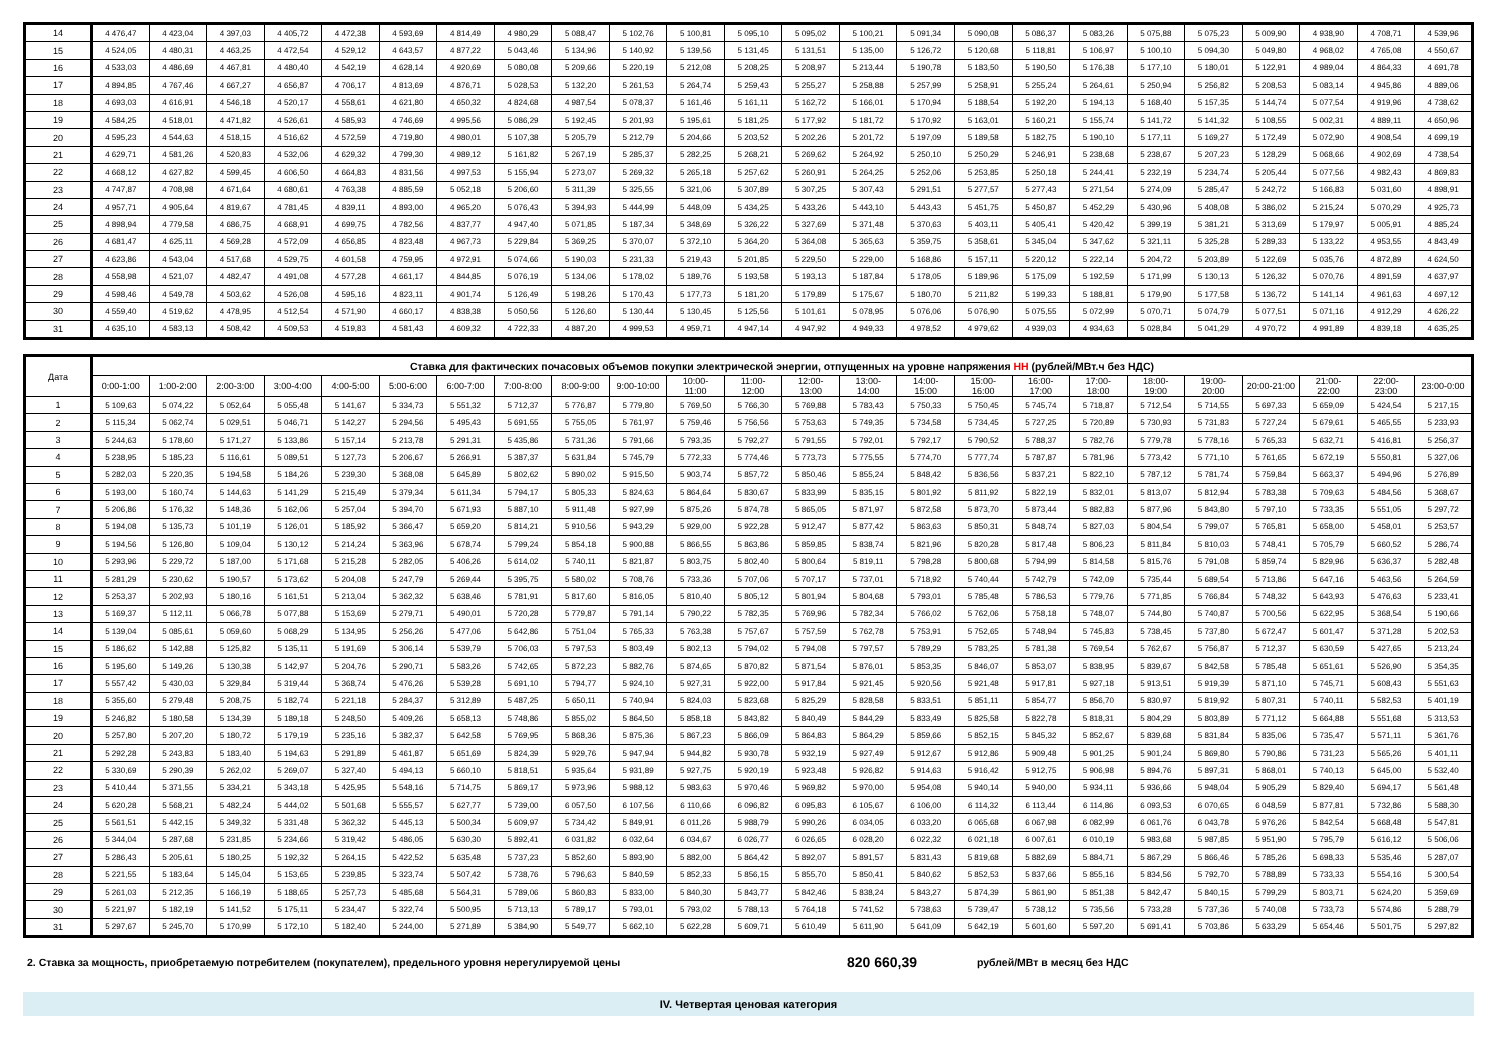| 14 | 4 476,47 | 4 423,04 | 4 397,03 | 4 405,72 | 4 472,38 | 4 593,69 | 4 814,49 | 4 980,29 | 5 088,47 | 5 102,76 | 5 100,81 | 5 095,10 | 5 095,02 | 5 100,21 | 5 091,34 | 5 090,08 | 5 086,37 | 5 083,26 | 5 075,88 | 5 075,23 | 5 009,90 | 4 938,90 | 4 708,71 | 4 539,96 |
| 15 | 4 524,05 | 4 480,31 | 4 463,25 | 4 472,54 | 4 529,12 | 4 643,57 | 4 877,22 | 5 043,46 | 5 134,96 | 5 140,92 | 5 139,56 | 5 131,45 | 5 131,51 | 5 135,00 | 5 126,72 | 5 120,68 | 5 118,81 | 5 106,97 | 5 100,10 | 5 094,30 | 5 049,80 | 4 968,02 | 4 765,08 | 4 550,67 |
| 16 | 4 533,03 | 4 486,69 | 4 467,81 | 4 480,40 | 4 542,19 | 4 628,14 | 4 920,69 | 5 080,08 | 5 209,66 | 5 220,19 | 5 212,08 | 5 208,25 | 5 208,97 | 5 213,44 | 5 190,78 | 5 183,50 | 5 190,50 | 5 176,38 | 5 177,10 | 5 180,01 | 5 122,91 | 4 989,04 | 4 864,33 | 4 691,78 |
| 17 | 4 894,85 | 4 767,46 | 4 667,27 | 4 656,87 | 4 706,17 | 4 813,69 | 4 876,71 | 5 028,53 | 5 132,20 | 5 261,53 | 5 264,74 | 5 259,43 | 5 255,27 | 5 258,88 | 5 257,99 | 5 258,91 | 5 255,24 | 5 264,61 | 5 250,94 | 5 256,82 | 5 208,53 | 5 083,14 | 4 945,86 | 4 889,06 |
| 18 | 4 693,03 | 4 616,91 | 4 546,18 | 4 520,17 | 4 558,61 | 4 621,80 | 4 650,32 | 4 824,68 | 4 987,54 | 5 078,37 | 5 161,46 | 5 161,11 | 5 162,72 | 5 166,01 | 5 170,94 | 5 188,54 | 5 192,20 | 5 194,13 | 5 168,40 | 5 157,35 | 5 144,74 | 5 077,54 | 4 919,96 | 4 738,62 |
| 19 | 4 584,25 | 4 518,01 | 4 471,82 | 4 526,61 | 4 585,93 | 4 746,69 | 4 995,56 | 5 086,29 | 5 192,45 | 5 201,93 | 5 195,61 | 5 181,25 | 5 177,92 | 5 181,72 | 5 170,92 | 5 163,01 | 5 160,21 | 5 155,74 | 5 141,72 | 5 141,32 | 5 108,55 | 5 002,31 | 4 889,11 | 4 650,96 |
| 20 | 4 595,23 | 4 544,63 | 4 518,15 | 4 516,62 | 4 572,59 | 4 719,80 | 4 980,01 | 5 107,38 | 5 205,79 | 5 212,79 | 5 204,66 | 5 203,52 | 5 202,26 | 5 201,72 | 5 197,09 | 5 189,58 | 5 182,75 | 5 190,10 | 5 177,11 | 5 169,27 | 5 172,49 | 5 072,90 | 4 908,54 | 4 699,19 |
| 21 | 4 629,71 | 4 581,26 | 4 520,83 | 4 532,06 | 4 629,32 | 4 799,30 | 4 989,12 | 5 161,82 | 5 267,19 | 5 285,37 | 5 282,25 | 5 268,21 | 5 269,62 | 5 264,92 | 5 250,10 | 5 250,29 | 5 246,91 | 5 238,68 | 5 238,67 | 5 207,23 | 5 128,29 | 5 068,66 | 4 902,69 | 4 738,54 |
| 22 | 4 668,12 | 4 627,82 | 4 599,45 | 4 606,50 | 4 664,83 | 4 831,56 | 4 997,53 | 5 155,94 | 5 273,07 | 5 269,32 | 5 265,18 | 5 257,62 | 5 260,91 | 5 264,25 | 5 252,06 | 5 253,85 | 5 250,18 | 5 244,41 | 5 232,19 | 5 234,74 | 5 205,44 | 5 077,56 | 4 982,43 | 4 869,83 |
| 23 | 4 747,87 | 4 708,98 | 4 671,64 | 4 680,61 | 4 763,38 | 4 885,59 | 5 052,18 | 5 206,60 | 5 311,39 | 5 325,55 | 5 321,06 | 5 307,89 | 5 307,25 | 5 307,43 | 5 291,51 | 5 277,57 | 5 277,43 | 5 271,54 | 5 274,09 | 5 285,47 | 5 242,72 | 5 166,83 | 5 031,60 | 4 898,91 |
| 24 | 4 957,71 | 4 905,64 | 4 819,67 | 4 781,45 | 4 839,11 | 4 893,00 | 4 965,20 | 5 076,43 | 5 394,93 | 5 444,99 | 5 448,09 | 5 434,25 | 5 433,26 | 5 443,10 | 5 443,43 | 5 451,75 | 5 450,87 | 5 452,29 | 5 430,96 | 5 408,08 | 5 386,02 | 5 215,24 | 5 070,29 | 4 925,73 |
| 25 | 4 898,94 | 4 779,58 | 4 686,75 | 4 668,91 | 4 699,75 | 4 782,56 | 4 837,77 | 4 947,40 | 5 071,85 | 5 187,34 | 5 348,69 | 5 326,22 | 5 327,69 | 5 371,48 | 5 370,63 | 5 403,11 | 5 405,41 | 5 420,42 | 5 399,19 | 5 381,21 | 5 313,69 | 5 179,97 | 5 005,91 | 4 885,24 |
| 26 | 4 681,47 | 4 625,11 | 4 569,28 | 4 572,09 | 4 656,85 | 4 823,48 | 4 967,73 | 5 229,84 | 5 369,25 | 5 370,07 | 5 372,10 | 5 364,20 | 5 364,08 | 5 365,63 | 5 359,75 | 5 358,61 | 5 345,04 | 5 347,62 | 5 321,11 | 5 325,28 | 5 289,33 | 5 133,22 | 4 953,55 | 4 843,49 |
| 27 | 4 623,86 | 4 543,04 | 4 517,68 | 4 529,75 | 4 601,58 | 4 759,95 | 4 972,91 | 5 074,66 | 5 190,03 | 5 231,33 | 5 219,43 | 5 201,85 | 5 229,50 | 5 229,00 | 5 168,86 | 5 157,11 | 5 220,12 | 5 222,14 | 5 204,72 | 5 203,89 | 5 122,69 | 5 035,76 | 4 872,89 | 4 624,50 |
| 28 | 4 558,98 | 4 521,07 | 4 482,47 | 4 491,08 | 4 577,28 | 4 661,17 | 4 844,85 | 5 076,19 | 5 134,06 | 5 178,02 | 5 189,76 | 5 193,58 | 5 193,13 | 5 187,84 | 5 178,05 | 5 189,96 | 5 175,09 | 5 192,59 | 5 171,99 | 5 130,13 | 5 126,32 | 5 070,76 | 4 891,59 | 4 637,97 |
| 29 | 4 598,46 | 4 549,78 | 4 503,62 | 4 526,08 | 4 595,16 | 4 823,11 | 4 901,74 | 5 126,49 | 5 198,26 | 5 170,43 | 5 177,73 | 5 181,20 | 5 179,89 | 5 175,67 | 5 180,70 | 5 211,82 | 5 199,33 | 5 188,81 | 5 179,90 | 5 177,58 | 5 136,72 | 5 141,14 | 4 961,63 | 4 697,12 |
| 30 | 4 559,40 | 4 519,62 | 4 478,95 | 4 512,54 | 4 571,90 | 4 660,17 | 4 838,38 | 5 050,56 | 5 126,60 | 5 130,44 | 5 130,45 | 5 125,56 | 5 101,61 | 5 078,95 | 5 076,06 | 5 076,90 | 5 075,55 | 5 072,99 | 5 070,71 | 5 074,79 | 5 077,51 | 5 071,16 | 4 912,29 | 4 626,22 |
| 31 | 4 635,10 | 4 583,13 | 4 508,42 | 4 509,53 | 4 519,83 | 4 581,43 | 4 609,32 | 4 722,33 | 4 887,20 | 4 999,53 | 4 959,71 | 4 947,14 | 4 947,92 | 4 949,33 | 4 978,52 | 4 979,62 | 4 939,03 | 4 934,63 | 5 028,84 | 5 041,29 | 4 970,72 | 4 991,89 | 4 839,18 | 4 635,25 |
| Дата | Ставка для фактических почасовых объемов покупки электрической энергии, отпущенных на уровне напряжения НН (рублей/МВт.ч без НДС) | | | | | | | | | | | | | | | | | | | | | | | |
| --- | --- | --- | --- | --- | --- | --- | --- | --- | --- | --- | --- | --- | --- | --- | --- | --- | --- | --- | --- | --- | --- | --- | --- | --- |
| | 0:00-1:00 | 1:00-2:00 | 2:00-3:00 | 3:00-4:00 | 4:00-5:00 | 5:00-6:00 | 6:00-7:00 | 7:00-8:00 | 8:00-9:00 | 9:00-10:00 | 10:00- 11:00 | 11:00- 12:00 | 12:00- 13:00 | 13:00- 14:00 | 14:00- 15:00 | 15:00- 16:00 | 16:00- 17:00 | 17:00- 18:00 | 18:00- 19:00 | 19:00- 20:00 | 20:00-21:00 | 21:00- 22:00 | 22:00- 23:00 | 23:00-0:00 |
| 1 | 5 109,63 | 5 074,22 | 5 052,64 | 5 055,48 | 5 141,67 | 5 334,73 | 5 551,32 | 5 712,37 | 5 776,87 | 5 779,80 | 5 769,50 | 5 766,30 | 5 769,88 | 5 783,43 | 5 750,33 | 5 750,45 | 5 745,74 | 5 718,87 | 5 712,54 | 5 714,55 | 5 697,33 | 5 659,09 | 5 424,54 | 5 217,15 |
| 2 | 5 115,34 | 5 062,74 | 5 029,51 | 5 046,71 | 5 142,27 | 5 294,56 | 5 495,43 | 5 691,55 | 5 755,05 | 5 761,97 | 5 759,46 | 5 756,56 | 5 753,63 | 5 749,35 | 5 734,58 | 5 734,45 | 5 727,25 | 5 720,89 | 5 730,93 | 5 731,83 | 5 727,24 | 5 679,61 | 5 465,55 | 5 233,93 |
| 3 | 5 244,63 | 5 178,60 | 5 171,27 | 5 133,86 | 5 157,14 | 5 213,78 | 5 291,31 | 5 435,86 | 5 731,36 | 5 791,66 | 5 793,35 | 5 792,27 | 5 791,55 | 5 792,01 | 5 792,17 | 5 790,52 | 5 788,37 | 5 782,76 | 5 779,78 | 5 778,16 | 5 765,33 | 5 632,71 | 5 416,81 | 5 256,37 |
| 4 | 5 238,95 | 5 185,23 | 5 116,61 | 5 089,51 | 5 127,73 | 5 206,67 | 5 266,91 | 5 387,37 | 5 631,84 | 5 745,79 | 5 772,33 | 5 774,46 | 5 773,73 | 5 775,55 | 5 774,70 | 5 777,74 | 5 787,87 | 5 781,96 | 5 773,42 | 5 771,10 | 5 761,65 | 5 672,19 | 5 550,81 | 5 327,06 |
| 5 | 5 282,03 | 5 220,35 | 5 194,58 | 5 184,26 | 5 239,30 | 5 368,08 | 5 645,89 | 5 802,62 | 5 890,02 | 5 915,50 | 5 903,74 | 5 857,72 | 5 850,46 | 5 855,24 | 5 848,42 | 5 836,56 | 5 837,21 | 5 822,10 | 5 787,12 | 5 781,74 | 5 759,84 | 5 663,37 | 5 494,96 | 5 276,89 |
| 6 | 5 193,00 | 5 160,74 | 5 144,63 | 5 141,29 | 5 215,49 | 5 379,34 | 5 611,34 | 5 794,17 | 5 805,33 | 5 824,63 | 5 864,64 | 5 830,67 | 5 833,99 | 5 835,15 | 5 801,92 | 5 811,92 | 5 822,19 | 5 832,01 | 5 813,07 | 5 812,94 | 5 783,38 | 5 709,63 | 5 484,56 | 5 368,67 |
| 7 | 5 206,86 | 5 176,32 | 5 148,36 | 5 162,06 | 5 257,04 | 5 394,70 | 5 671,93 | 5 887,10 | 5 911,48 | 5 927,99 | 5 875,26 | 5 874,78 | 5 865,05 | 5 871,97 | 5 872,58 | 5 873,70 | 5 873,44 | 5 882,83 | 5 877,96 | 5 843,80 | 5 797,10 | 5 733,35 | 5 551,05 | 5 297,72 |
| 8 | 5 194,08 | 5 135,73 | 5 101,19 | 5 126,01 | 5 185,92 | 5 366,47 | 5 659,20 | 5 814,21 | 5 910,56 | 5 943,29 | 5 929,00 | 5 922,28 | 5 912,47 | 5 877,42 | 5 863,63 | 5 850,31 | 5 848,74 | 5 827,03 | 5 804,54 | 5 799,07 | 5 765,81 | 5 658,00 | 5 458,01 | 5 253,57 |
| 9 | 5 194,56 | 5 126,80 | 5 109,04 | 5 130,12 | 5 214,24 | 5 363,96 | 5 678,74 | 5 799,24 | 5 854,18 | 5 900,88 | 5 866,55 | 5 863,86 | 5 859,85 | 5 838,74 | 5 821,96 | 5 820,28 | 5 817,48 | 5 806,23 | 5 811,84 | 5 810,03 | 5 748,41 | 5 705,79 | 5 660,52 | 5 286,74 |
| 10 | 5 293,96 | 5 229,72 | 5 187,00 | 5 171,68 | 5 215,28 | 5 282,05 | 5 406,26 | 5 614,02 | 5 740,11 | 5 821,87 | 5 803,75 | 5 802,40 | 5 800,64 | 5 819,11 | 5 798,28 | 5 800,68 | 5 794,99 | 5 814,58 | 5 815,76 | 5 791,08 | 5 859,74 | 5 829,96 | 5 636,37 | 5 282,48 |
| 11 | 5 281,29 | 5 230,62 | 5 190,57 | 5 173,62 | 5 204,08 | 5 247,79 | 5 269,44 | 5 395,75 | 5 580,02 | 5 708,76 | 5 733,36 | 5 707,06 | 5 707,17 | 5 737,01 | 5 718,92 | 5 740,44 | 5 742,79 | 5 742,09 | 5 735,44 | 5 689,54 | 5 713,86 | 5 647,16 | 5 463,56 | 5 264,59 |
| 12 | 5 253,37 | 5 202,93 | 5 180,16 | 5 161,51 | 5 213,04 | 5 362,32 | 5 638,46 | 5 781,91 | 5 817,60 | 5 816,05 | 5 810,40 | 5 805,12 | 5 801,94 | 5 804,68 | 5 793,01 | 5 785,48 | 5 786,53 | 5 779,76 | 5 771,85 | 5 766,84 | 5 748,32 | 5 643,93 | 5 476,63 | 5 233,41 |
| 13 | 5 169,37 | 5 112,11 | 5 066,78 | 5 077,88 | 5 153,69 | 5 279,71 | 5 490,01 | 5 720,28 | 5 779,87 | 5 791,14 | 5 790,22 | 5 782,35 | 5 769,96 | 5 782,34 | 5 766,02 | 5 762,06 | 5 758,18 | 5 748,07 | 5 744,80 | 5 740,87 | 5 700,56 | 5 622,95 | 5 368,54 | 5 190,66 |
| 14 | 5 139,04 | 5 085,61 | 5 059,60 | 5 068,29 | 5 134,95 | 5 256,26 | 5 477,06 | 5 642,86 | 5 751,04 | 5 765,33 | 5 763,38 | 5 757,67 | 5 757,59 | 5 762,78 | 5 753,91 | 5 752,65 | 5 748,94 | 5 745,83 | 5 738,45 | 5 737,80 | 5 672,47 | 5 601,47 | 5 371,28 | 5 202,53 |
| 15 | 5 186,62 | 5 142,88 | 5 125,82 | 5 135,11 | 5 191,69 | 5 306,14 | 5 539,79 | 5 706,03 | 5 797,53 | 5 803,49 | 5 802,13 | 5 794,02 | 5 794,08 | 5 797,57 | 5 789,29 | 5 783,25 | 5 781,38 | 5 769,54 | 5 762,67 | 5 756,87 | 5 712,37 | 5 630,59 | 5 427,65 | 5 213,24 |
| 16 | 5 195,60 | 5 149,26 | 5 130,38 | 5 142,97 | 5 204,76 | 5 290,71 | 5 583,26 | 5 742,65 | 5 872,23 | 5 882,76 | 5 874,65 | 5 870,82 | 5 871,54 | 5 876,01 | 5 853,35 | 5 846,07 | 5 853,07 | 5 838,95 | 5 839,67 | 5 842,58 | 5 785,48 | 5 651,61 | 5 526,90 | 5 354,35 |
| 17 | 5 557,42 | 5 430,03 | 5 329,84 | 5 319,44 | 5 368,74 | 5 476,26 | 5 539,28 | 5 691,10 | 5 794,77 | 5 924,10 | 5 927,31 | 5 922,00 | 5 917,84 | 5 921,45 | 5 920,56 | 5 921,48 | 5 917,81 | 5 927,18 | 5 913,51 | 5 919,39 | 5 871,10 | 5 745,71 | 5 608,43 | 5 551,63 |
| 18 | 5 355,60 | 5 279,48 | 5 208,75 | 5 182,74 | 5 221,18 | 5 284,37 | 5 312,89 | 5 487,25 | 5 650,11 | 5 740,94 | 5 824,03 | 5 823,68 | 5 825,29 | 5 828,58 | 5 833,51 | 5 851,11 | 5 854,77 | 5 856,70 | 5 830,97 | 5 819,92 | 5 807,31 | 5 740,11 | 5 582,53 | 5 401,19 |
| 19 | 5 246,82 | 5 180,58 | 5 134,39 | 5 189,18 | 5 248,50 | 5 409,26 | 5 658,13 | 5 748,86 | 5 855,02 | 5 864,50 | 5 858,18 | 5 843,82 | 5 840,49 | 5 844,29 | 5 833,49 | 5 825,58 | 5 822,78 | 5 818,31 | 5 804,29 | 5 803,89 | 5 771,12 | 5 664,88 | 5 551,68 | 5 313,53 |
| 20 | 5 257,80 | 5 207,20 | 5 180,72 | 5 179,19 | 5 235,16 | 5 382,37 | 5 642,58 | 5 769,95 | 5 868,36 | 5 875,36 | 5 867,23 | 5 866,09 | 5 864,83 | 5 864,29 | 5 859,66 | 5 852,15 | 5 845,32 | 5 852,67 | 5 839,68 | 5 831,84 | 5 835,06 | 5 735,47 | 5 571,11 | 5 361,76 |
| 21 | 5 292,28 | 5 243,83 | 5 183,40 | 5 194,63 | 5 291,89 | 5 461,87 | 5 651,69 | 5 824,39 | 5 929,76 | 5 947,94 | 5 944,82 | 5 930,78 | 5 932,19 | 5 927,49 | 5 912,67 | 5 912,86 | 5 909,48 | 5 901,25 | 5 901,24 | 5 869,80 | 5 790,86 | 5 731,23 | 5 565,26 | 5 401,11 |
| 22 | 5 330,69 | 5 290,39 | 5 262,02 | 5 269,07 | 5 327,40 | 5 494,13 | 5 660,10 | 5 818,51 | 5 935,64 | 5 931,89 | 5 927,75 | 5 920,19 | 5 923,48 | 5 926,82 | 5 914,63 | 5 916,42 | 5 912,75 | 5 906,98 | 5 894,76 | 5 897,31 | 5 868,01 | 5 740,13 | 5 645,00 | 5 532,40 |
| 23 | 5 410,44 | 5 371,55 | 5 334,21 | 5 343,18 | 5 425,95 | 5 548,16 | 5 714,75 | 5 869,17 | 5 973,96 | 5 988,12 | 5 983,63 | 5 970,46 | 5 969,82 | 5 970,00 | 5 954,08 | 5 940,14 | 5 940,00 | 5 934,11 | 5 936,66 | 5 948,04 | 5 905,29 | 5 829,40 | 5 694,17 | 5 561,48 |
| 24 | 5 620,28 | 5 568,21 | 5 482,24 | 5 444,02 | 5 501,68 | 5 555,57 | 5 627,77 | 5 739,00 | 6 057,50 | 6 107,56 | 6 110,66 | 6 096,82 | 6 095,83 | 6 105,67 | 6 106,00 | 6 114,32 | 6 113,44 | 6 114,86 | 6 093,53 | 6 070,65 | 6 048,59 | 5 877,81 | 5 732,86 | 5 588,30 |
| 25 | 5 561,51 | 5 442,15 | 5 349,32 | 5 331,48 | 5 362,32 | 5 445,13 | 5 500,34 | 5 609,97 | 5 734,42 | 5 849,91 | 6 011,26 | 5 988,79 | 5 990,26 | 6 034,05 | 6 033,20 | 6 065,68 | 6 067,98 | 6 082,99 | 6 061,76 | 6 043,78 | 5 976,26 | 5 842,54 | 5 668,48 | 5 547,81 |
| 26 | 5 344,04 | 5 287,68 | 5 231,85 | 5 234,66 | 5 319,42 | 5 486,05 | 5 630,30 | 5 892,41 | 6 031,82 | 6 032,64 | 6 034,67 | 6 026,77 | 6 026,65 | 6 028,20 | 6 022,32 | 6 021,18 | 6 007,61 | 6 010,19 | 5 983,68 | 5 987,85 | 5 951,90 | 5 795,79 | 5 616,12 | 5 506,06 |
| 27 | 5 286,43 | 5 205,61 | 5 180,25 | 5 192,32 | 5 264,15 | 5 422,52 | 5 635,48 | 5 737,23 | 5 852,60 | 5 893,90 | 5 882,00 | 5 864,42 | 5 892,07 | 5 891,57 | 5 831,43 | 5 819,68 | 5 882,69 | 5 884,71 | 5 867,29 | 5 866,46 | 5 785,26 | 5 698,33 | 5 535,46 | 5 287,07 |
| 28 | 5 221,55 | 5 183,64 | 5 145,04 | 5 153,65 | 5 239,85 | 5 323,74 | 5 507,42 | 5 738,76 | 5 796,63 | 5 840,59 | 5 852,33 | 5 856,15 | 5 855,70 | 5 850,41 | 5 840,62 | 5 852,53 | 5 837,66 | 5 855,16 | 5 834,56 | 5 792,70 | 5 788,89 | 5 733,33 | 5 554,16 | 5 300,54 |
| 29 | 5 261,03 | 5 212,35 | 5 166,19 | 5 188,65 | 5 257,73 | 5 485,68 | 5 564,31 | 5 789,06 | 5 860,83 | 5 833,00 | 5 840,30 | 5 843,77 | 5 842,46 | 5 838,24 | 5 843,27 | 5 874,39 | 5 861,90 | 5 851,38 | 5 842,47 | 5 840,15 | 5 799,29 | 5 803,71 | 5 624,20 | 5 359,69 |
| 30 | 5 221,97 | 5 182,19 | 5 141,52 | 5 175,11 | 5 234,47 | 5 322,74 | 5 500,95 | 5 713,13 | 5 789,17 | 5 793,01 | 5 793,02 | 5 788,13 | 5 764,18 | 5 741,52 | 5 738,63 | 5 739,47 | 5 738,12 | 5 735,56 | 5 733,28 | 5 737,36 | 5 740,08 | 5 733,73 | 5 574,86 | 5 288,79 |
| 31 | 5 297,67 | 5 245,70 | 5 170,99 | 5 172,10 | 5 182,40 | 5 244,00 | 5 271,89 | 5 384,90 | 5 549,77 | 5 662,10 | 5 622,28 | 5 609,71 | 5 610,49 | 5 611,90 | 5 641,09 | 5 642,19 | 5 601,60 | 5 597,20 | 5 691,41 | 5 703,86 | 5 633,29 | 5 654,46 | 5 501,75 | 5 297,82 |
2. Ставка за мощность, приобретаемую потребителем (покупателем), предельного уровня нерегулируемой цены
820 660,39
рублей/МВт в месяц без НДС
IV. Четвертая ценовая категория